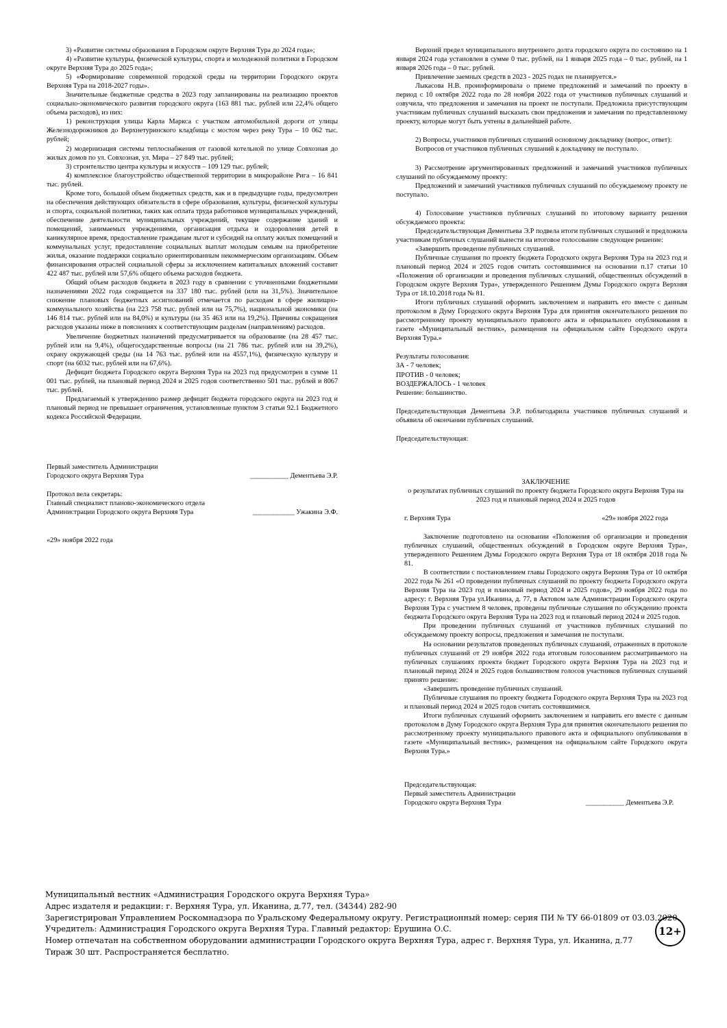3) «Развитие системы образования в Городском округе Верхняя Тура до 2024 года»;
4) «Развитие культуры, физической культуры, спорта и молодежной политики в Городском округе Верхняя Тура до 2025 года»;
5) «Формирование современной городской среды на территории Городского округа Верхняя Тура на 2018-2027 годы».
Значительные бюджетные средства в 2023 году запланированы на реализацию проектов социально-экономического развития городского округа (163 881 тыс. рублей или 22,4% общего объема расходов), из них:
1) реконструкция улицы Карла Маркса с участком автомобильной дороги от улицы Железнодорожников до Верхнетуринского кладбища с мостом через реку Тура – 10 062 тыс. рублей;
2) модернизация системы теплоснабжения от газовой котельной по улице Совхозная до жилых домов по ул. Совхозная, ул. Мира – 27 849 тыс. рублей;
3) строительство центра культуры и искусств – 109 129 тыс. рублей;
4) комплексное благоустройство общественной территории в микрорайоне Рига – 16 841 тыс. рублей.
Кроме того, большой объем бюджетных средств, как и в предыдущие годы, предусмотрен на обеспечения действующих обязательств в сфере образования, культуры, физической культуры и спорта, социальной политики, таких как оплата труда работников муниципальных учреждений, обеспечение деятельности муниципальных учреждений, текущее содержание зданий и помещений, занимаемых учреждениями, организация отдыха и оздоровления детей в каникулярное время, предоставление гражданам льгот и субсидий на оплату жилых помещений и коммунальных услуг, предоставление социальных выплат молодым семьям на приобретение жилья, оказание поддержки социально ориентированным некоммерческим организациям. Объем финансирования отраслей социальной сферы за исключением капитальных вложений составит 422 487 тыс. рублей или 57,6% общего объема расходов бюджета.
Общий объем расходов бюджета в 2023 году в сравнении с уточненными бюджетными назначениями 2022 года сокращается на 337 180 тыс. рублей (или на 31,5%). Значительное снижение плановых бюджетных ассигнований отмечается по расходам в сфере жилищно-коммунального хозяйства (на 223 758 тыс. рублей или на 75,7%), национальной экономики (на 146 814 тыс. рублей или на 84,0%) и культуры (на 35 463 или на 19,2%). Причины сокращения расходов указаны ниже в пояснениях к соответствующим разделам (направлениям) расходов.
Увеличение бюджетных назначений предусматривается на образование (на 28 457 тыс. рублей или на 9,4%), общегосударственные вопросы (на 21 786 тыс. рублей или на 39,2%), охрану окружающей среды (на 14 763 тыс. рублей или на 4557,1%), физическую культуру и спорт (на 6032 тыс. рублей или на 67,6%).
Дефицит бюджета Городского округа Верхняя Тура на 2023 год предусмотрен в сумме 11 001 тыс. рублей, на плановый период 2024 и 2025 годов соответственно 501 тыс. рублей и 8067 тыс. рублей.
Предлагаемый к утверждению размер дефицит бюджета городского округа на 2023 год и плановый период не превышает ограничения, установленные пунктом 3 статьи 92.1 Бюджетного кодекса Российской Федерации.
Первый заместитель Администрации
Городского округа Верхняя Тура ___________ Дементьева Э.Р.
Протокол вела секретарь:
Главный специалист планово-экономического отдела
Администрации Городского округа Верхняя Тура ____________ Ужакина Э.Ф.
«29» ноября 2022 года
Верхний предел муниципального внутреннего долга городского округа по состоянию на 1 января 2024 года установлен в сумме 0 тыс. рублей, на 1 января 2025 года – 0 тыс. рублей, на 1 января 2026 года – 0 тыс. рублей.
Привлечение заемных средств в 2023 - 2025 годах не планируется.»
Лыкасова Н.В. проинформировала о приеме предложений и замечаний по проекту в период с 10 октября 2022 года по 28 ноября 2022 года от участников публичных слушаний и озвучила, что предложения и замечания на проект не поступали. Предложила присутствующим участникам публичных слушаний высказать свои предложения и замечания по представленному проекту, которые могут быть учтены в дальнейшей работе.
2) Вопросы, участников публичных слушаний основному докладчику (вопрос, ответ):
Вопросов от участников публичных слушаний к докладчику не поступало.
3) Рассмотрение аргументированных предложений и замечаний участников публичных слушаний по обсуждаемому проекту:
Предложений и замечаний участников публичных слушаний по обсуждаемому проекту не поступало.
4) Голосование участников публичных слушаний по итоговому варианту решения обсуждаемого проекта:
Председательствующая Дементьева Э.Р подвела итоги публичных слушаний и предложила участникам публичных слушаний вынести на итоговое голосование следующее решение:
«Завершить проведение публичных слушаний.
Публичные слушания по проекту бюджета Городского округа Верхняя Тура на 2023 год и плановый период 2024 и 2025 годов считать состоявшимися на основании п.17 статьи 10 «Положения об организации и проведения публичных слушаний, общественных обсуждений в Городском округе Верхняя Тура», утвержденного Решением Думы Городского округа Верхняя Тура от 18.10.2018 года № 81.
Итоги публичных слушаний оформить заключением и направить его вместе с данным протоколом в Думу Городского округа Верхняя Тура для принятия окончательного решения по рассмотренному проекту муниципального правового акта и официального опубликования в газете «Муниципальный вестник», размещения на официальном сайте Городского округа Верхняя Тура.»
Результаты голосования:
ЗА - 7 человек;
ПРОТИВ - 0 человек;
ВОЗДЕРЖАЛОСЬ - 1 человек
Решение: большинство.
Председательствующая Дементьева Э.Р. поблагодарила участников публичных слушаний и объявила об окончании публичных слушаний.
Председательствующая:
ЗАКЛЮЧЕНИЕ
о результатах публичных слушаний по проекту бюджета Городского округа Верхняя Тура на 2023 год и плановый период 2024 и 2025 годов
г. Верхняя Тура «29» ноября 2022 года
Заключение подготовлено на основании «Положения об организации и проведения публичных слушаний, общественных обсуждений в Городском округе Верхняя Тура», утвержденного Решением Думы Городского округа Верхняя Тура от 18 октября 2018 года № 81.
В соответствии с постановлением главы Городского округа Верхняя Тура от 10 октября 2022 года № 261 «О проведении публичных слушаний по проекту бюджета Городского округа Верхняя Тура на 2023 год и плановый период 2024 и 2025 годов», 29 ноября 2022 года по адресу: г. Верхняя Тура ул.Иканина, д. 77, в Актовом зале Администрации Городского округа Верхняя Тура с участием 8 человек, проведены публичные слушания по обсуждению проекта бюджета Городского округа Верхняя Тура на 2023 год и плановый период 2024 и 2025 годов.
При проведении публичных слушаний от участников публичных слушаний по обсуждаемому проекту вопросы, предложения и замечания не поступали.
На основании результатов проведенных публичных слушаний, отраженных в протоколе публичных слушаний от 29 ноября 2022 года итоговым голосованием рассматриваемого на публичных слушаниях проекта бюджет Городского округа Верхняя Тура на 2023 год и плановый период 2024 и 2025 годов большинством голосов участников публичных слушаний принято решение:
«Завершить проведение публичных слушаний.
Публичные слушания по проекту бюджета Городского округа Верхняя Тура на 2023 год и плановый период 2024 и 2025 годов считать состоявшимися.
Итоги публичных слушаний оформить заключением и направить его вместе с данным протоколом в Думу Городского округа Верхняя Тура для принятия окончательного решения по рассмотренному проекту муниципального правового акта и официального опубликования в газете «Муниципальный вестник», размещения на официальном сайте Городского округа Верхняя Тура.»
Председательствующая:
Первый заместитель Администрации
Городского округа Верхняя Тура ___________ Дементьева Э.Р.
Муниципальный вестник «Администрация Городского округа Верхняя Тура»
Адрес издателя и редакции: г. Верхняя Тура, ул. Иканина, д.77, тел. (34344) 282-90
Зарегистрирован Управлением Роскомнадзора по Уральскому Федеральному округу. Регистрационный номер: серия ПИ № ТУ 66-01809 от 03.03.2020.
Учредитель: Администрация Городского округа Верхняя Тура. Главный редактор: Ерушина О.С.
Номер отпечатан на собственном оборудовании администрации Городского округа Верхняя Тура, адрес г. Верхняя Тура, ул. Иканина, д.77
Тираж 30 шт. Распространяется бесплатно.
12+